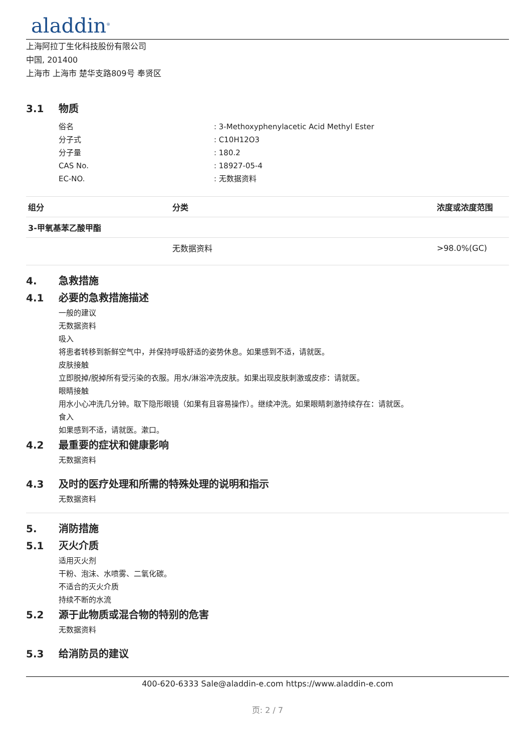aladdin<sup>®</sup>
上海阿拉丁生化科技股份有限公司
中国, 201400
上海市 上海市 楚华支路809号 奉贤区
3.1 物质
俗名: 3-Methoxyphenylacetic Acid Methyl Ester
分子式: C10H12O3
分子量: 180.2
CAS No.: 18927-05-4
EC-NO.: 无数据资料
| 组分 | 分类 | 浓度或浓度范围 |
| --- | --- | --- |
| 3-甲氧基苯乙酸甲酯 | | |
| | 无数据资料 | >98.0%(GC) |
4. 急救措施
4.1 必要的急救措施描述
一般的建议
无数据资料
吸入
将患者转移到新鲜空气中，并保持呼吸舒适的姿势休息。如果感到不适，请就医。
皮肤接触
立即脱掉/脱掉所有受污染的衣服。用水/淋浴冲洗皮肤。如果出现皮肤刺激或皮疹：请就医。
眼睛接触
用水小心冲洗几分钟。取下隐形眼镜（如果有且容易操作）。继续冲洗。如果眼睛刺激持续存在：请就医。
食入
如果感到不适，请就医。漱口。
4.2 最重要的症状和健康影响
无数据资料
4.3 及时的医疗处理和所需的特殊处理的说明和指示
无数据资料
5. 消防措施
5.1 灭火介质
适用灭火剂
干粉、泡沫、水喷雾、二氧化碳。
不适合的灭火介质
持续不断的水流
5.2 源于此物质或混合物的特别的危害
无数据资料
5.3 给消防员的建议
400-620-6333 Sale@aladdin-e.com https://www.aladdin-e.com
页: 2 / 7